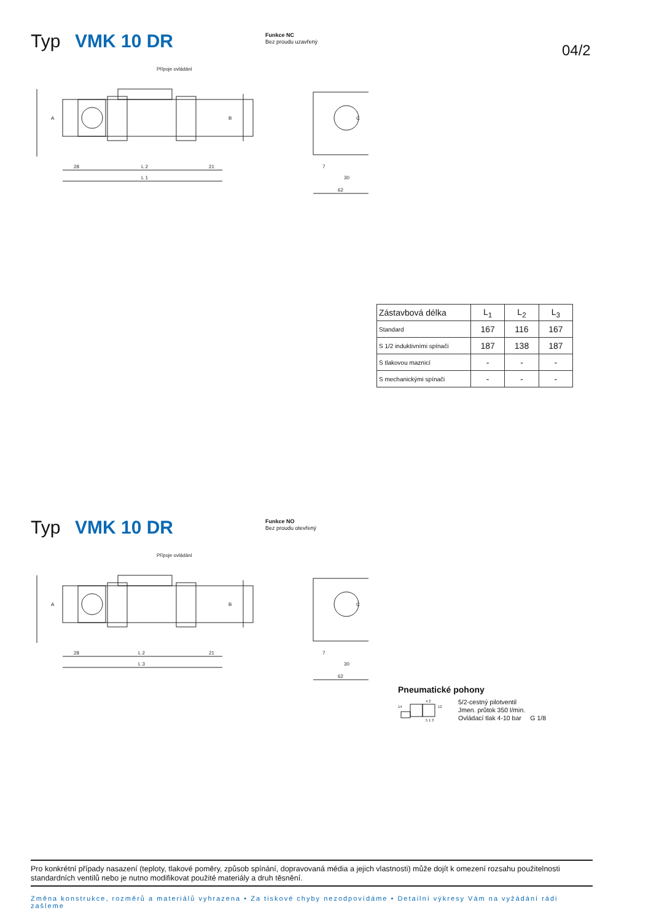Typ VMK 10 DR
Funkce NC
Bez proudu uzavřený
04/2
Přípoje ovládání
A
B
28
L 2
21
L 1
30
62
7
C
| Zástavbová délka | L<sub>1</sub> | L<sub>2</sub> | L<sub>3</sub> |
| --- | --- | --- | --- |
| Standard | 167 | 116 | 167 |
| S 1/2 induktivními spínači | 187 | 138 | 187 |
| S tlakovou maznicí | - | - | - |
| S mechanickými spínači | - | - | - |
Typ VMK 10 DR
Funkce NO
Bez proudu otevřený
Přípoje ovládání
A
B
28
L 2
21
L 3
30
62
7
C
Pneumatické pohony
14
4 2
12
5 1 3
5/2-cestný pilotventil
Jmen. průtok 350 l/min.
Ovládací tlak 4-10 bar G 1/8
Pro konkrétní případy nasazení (teploty, tlakové poměry, způsob spínání, dopravovaná média a jejich vlastnosti) může dojít k omezení rozsahu použitelnosti standardních ventilů nebo je nutno modifikovat použité materiály a druh těsnění.
Změna konstrukce, rozměrů a materiálů vyhrazena • Za tiskové chyby nezodpovídáme • Detailní výkresy Vám na vyžádání rádi zašleme